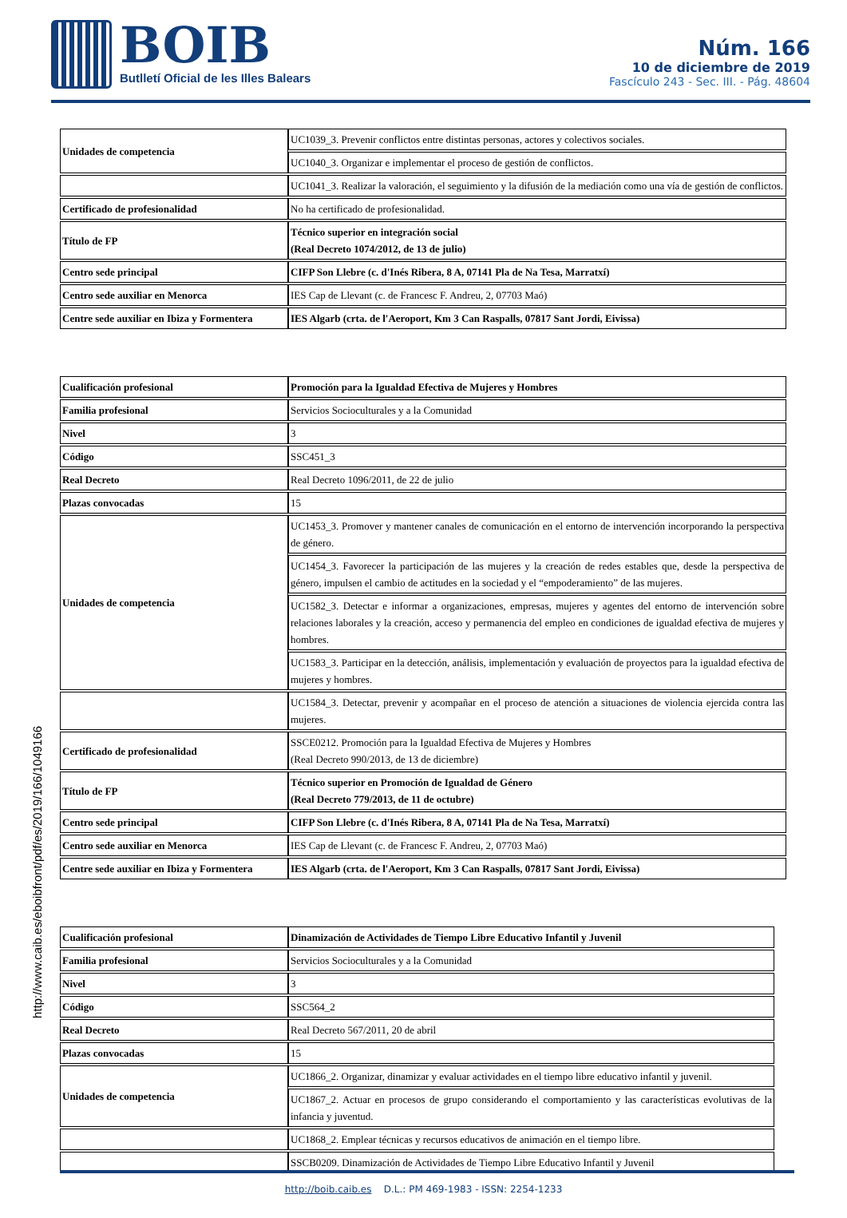BOIB
Butlletí Oficial de les Illes Balears
Núm. 166
10 de diciembre de 2019
Fascículo 243 - Sec. III. - Pág. 48604
| Unidades de competencia | UC1039_3. Prevenir conflictos entre distintas personas, actores y colectivos sociales. |
| | UC1040_3. Organizar e implementar el proceso de gestión de conflictos. |
| | UC1041_3. Realizar la valoración, el seguimiento y la difusión de la mediación como una vía de gestión de conflictos. |
| Certificado de profesionalidad | No ha certificado de profesionalidad. |
| Título de FP | Técnico superior en integración social (Real Decreto 1074/2012, de 13 de julio) |
| Centro sede principal | CIFP Son Llebre (c. d'Inés Ribera, 8 A, 07141 Pla de Na Tesa, Marratxí) |
| Centro sede auxiliar en Menorca | IES Cap de Llevant (c. de Francesc F. Andreu, 2, 07703 Maó) |
| Centre sede auxiliar en Ibiza y Formentera | IES Algarb (crta. de l'Aeroport, Km 3 Can Raspalls, 07817 Sant Jordi, Eivissa) |
| Cualificación profesional | Promoción para la Igualdad Efectiva de Mujeres y Hombres |
| Familia profesional | Servicios Socioculturales y a la Comunidad |
| Nivel | 3 |
| Código | SSC451_3 |
| Real Decreto | Real Decreto 1096/2011, de 22 de julio |
| Plazas convocadas | 15 |
| Unidades de competencia | UC1453_3. Promover y mantener canales de comunicación en el entorno de intervención incorporando la perspectiva de género. |
| | UC1454_3. Favorecer la participación de las mujeres y la creación de redes estables que, desde la perspectiva de género, impulsen el cambio de actitudes en la sociedad y el “empoderamiento” de las mujeres. |
| | UC1582_3. Detectar e informar a organizaciones, empresas, mujeres y agentes del entorno de intervención sobre relaciones laborales y la creación, acceso y permanencia del empleo en condiciones de igualdad efectiva de mujeres y hombres. |
| | UC1583_3. Participar en la detección, análisis, implementación y evaluación de proyectos para la igualdad efectiva de mujeres y hombres. |
| | UC1584_3. Detectar, prevenir y acompañar en el proceso de atención a situaciones de violencia ejercida contra las mujeres. |
| Certificado de profesionalidad | SSCE0212. Promoción para la Igualdad Efectiva de Mujeres y Hombres (Real Decreto 990/2013, de 13 de diciembre) |
| Título de FP | Técnico superior en Promoción de Igualdad de Género (Real Decreto 779/2013, de 11 de octubre) |
| Centro sede principal | CIFP Son Llebre (c. d'Inés Ribera, 8 A, 07141 Pla de Na Tesa, Marratxí) |
| Centro sede auxiliar en Menorca | IES Cap de Llevant (c. de Francesc F. Andreu, 2, 07703 Maó) |
| Centre sede auxiliar en Ibiza y Formentera | IES Algarb (crta. de l'Aeroport, Km 3 Can Raspalls, 07817 Sant Jordi, Eivissa) |
| Cualificación profesional | Dinamización de Actividades de Tiempo Libre Educativo Infantil y Juvenil |
| Familia profesional | Servicios Socioculturales y a la Comunidad |
| Nivel | 3 |
| Código | SSC564_2 |
| Real Decreto | Real Decreto 567/2011, 20 de abril |
| Plazas convocadas | 15 |
| Unidades de competencia | UC1866_2. Organizar, dinamizar y evaluar actividades en el tiempo libre educativo infantil y juvenil. |
| | UC1867_2. Actuar en procesos de grupo considerando el comportamiento y las características evolutivas de la infancia y juventud. |
| | UC1868_2. Emplear técnicas y recursos educativos de animación en el tiempo libre. |
| | SSCB0209. Dinamización de Actividades de Tiempo Libre Educativo Infantil y Juvenil |
http://www.caib.es/eboibfront/pdf/es/2019/166/1049166
http://boib.caib.es D.L.: PM 469-1983 - ISSN: 2254-1233